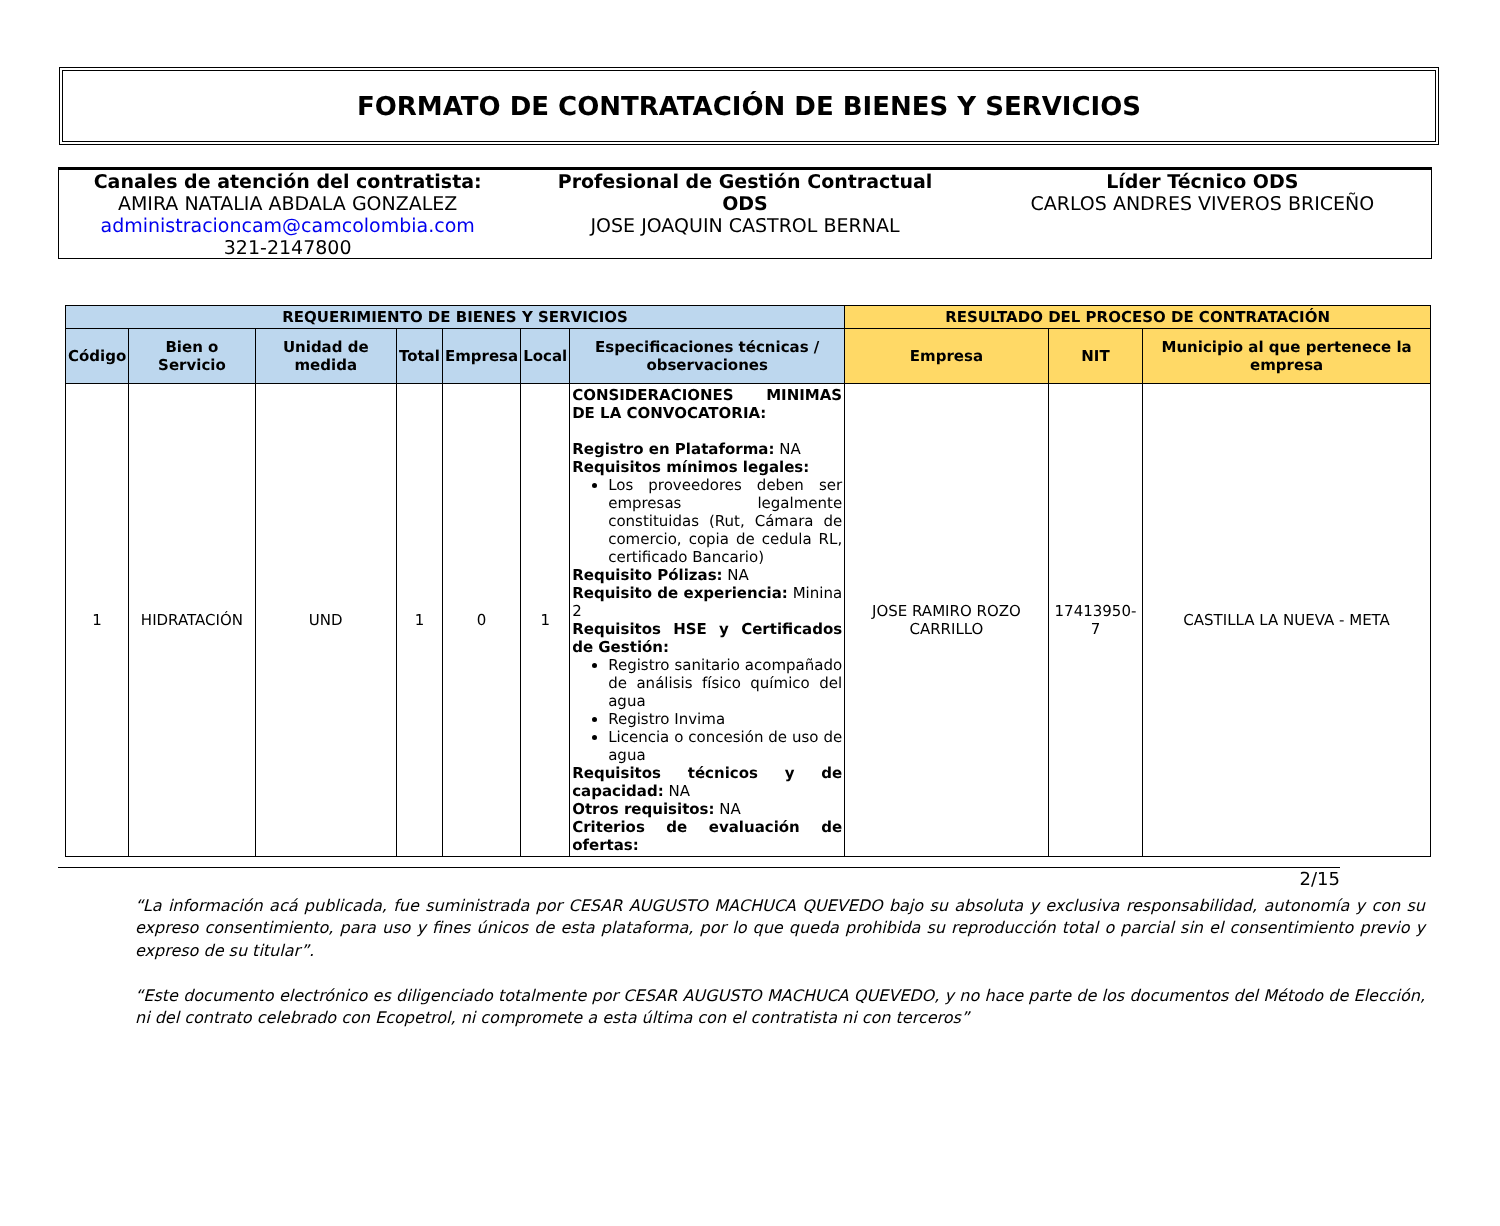FORMATO DE CONTRATACIÓN DE BIENES Y SERVICIOS
Canales de atención del contratista:
AMIRA NATALIA ABDALA GONZALEZ
administracioncam@camcolombia.com
321-2147800
Profesional de Gestión Contractual
ODS
JOSE JOAQUIN CASTROL BERNAL
Líder Técnico ODS
CARLOS ANDRES VIVEROS BRICEÑO
| REQUERIMIENTO DE BIENES Y SERVICIOS | | | | | | | RESULTADO DEL PROCESO DE CONTRATACIÓN | | |
| --- | --- | --- | --- | --- | --- | --- | --- | --- | --- |
| Código | Bien o Servicio | Unidad de medida | Total | Empresa | Local | Especificaciones técnicas / observaciones | Empresa | NIT | Municipio al que pertenece la empresa |
| 1 | HIDRATACIÓN | UND | 1 | 0 | 1 | CONSIDERACIONES MINIMAS DE LA CONVOCATORIA: Registro en Plataforma: NA Requisitos mínimos legales: Los proveedores deben ser empresas legalmente constituidas (Rut, Cámara de comercio, copia de cedula RL, certificado Bancario) Requisito Pólizas: NA Requisito de experiencia: Minina 2 Requisitos HSE y Certificados de Gestión: Registro sanitario acompañado de análisis físico químico del agua Registro Invima Licencia o concesión de uso de agua Requisitos técnicos y de capacidad: NA Otros requisitos: NA Criterios de evaluación de ofertas: | JOSE RAMIRO ROZO CARRILLO | 17413950-7 | CASTILLA LA NUEVA - META |
2/15
“La información acá publicada, fue suministrada por CESAR AUGUSTO MACHUCA QUEVEDO bajo su absoluta y exclusiva responsabilidad, autonomía y con su expreso consentimiento, para uso y fines únicos de esta plataforma, por lo que queda prohibida su reproducción total o parcial sin el consentimiento previo y expreso de su titular”.
“Este documento electrónico es diligenciado totalmente por CESAR AUGUSTO MACHUCA QUEVEDO, y no hace parte de los documentos del Método de Elección, ni del contrato celebrado con Ecopetrol, ni compromete a esta última con el contratista ni con terceros”